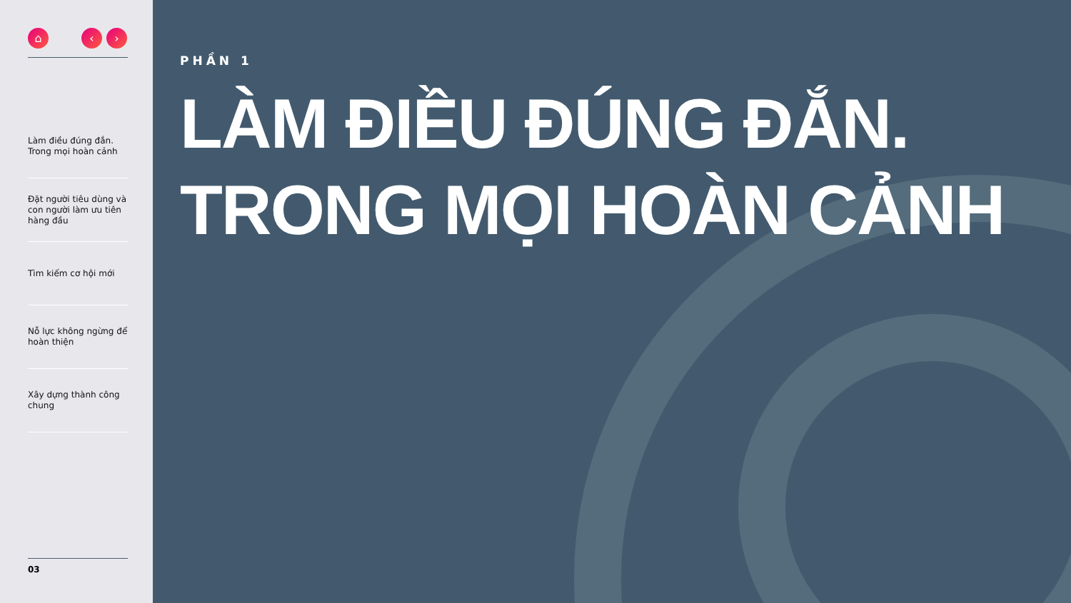⌂ ‹ ›
Làm điều đúng đắn.
Trong mọi hoàn cảnh
Đặt người tiêu dùng và con người làm ưu tiên hàng đầu
Tìm kiếm cơ hội mới
Nỗ lực không ngừng để hoàn thiện
Xây dựng thành công chung
03
PHẦN 1
LÀM ĐIỀU ĐÚNG ĐẮN. TRONG MỌI HOÀN CẢNH